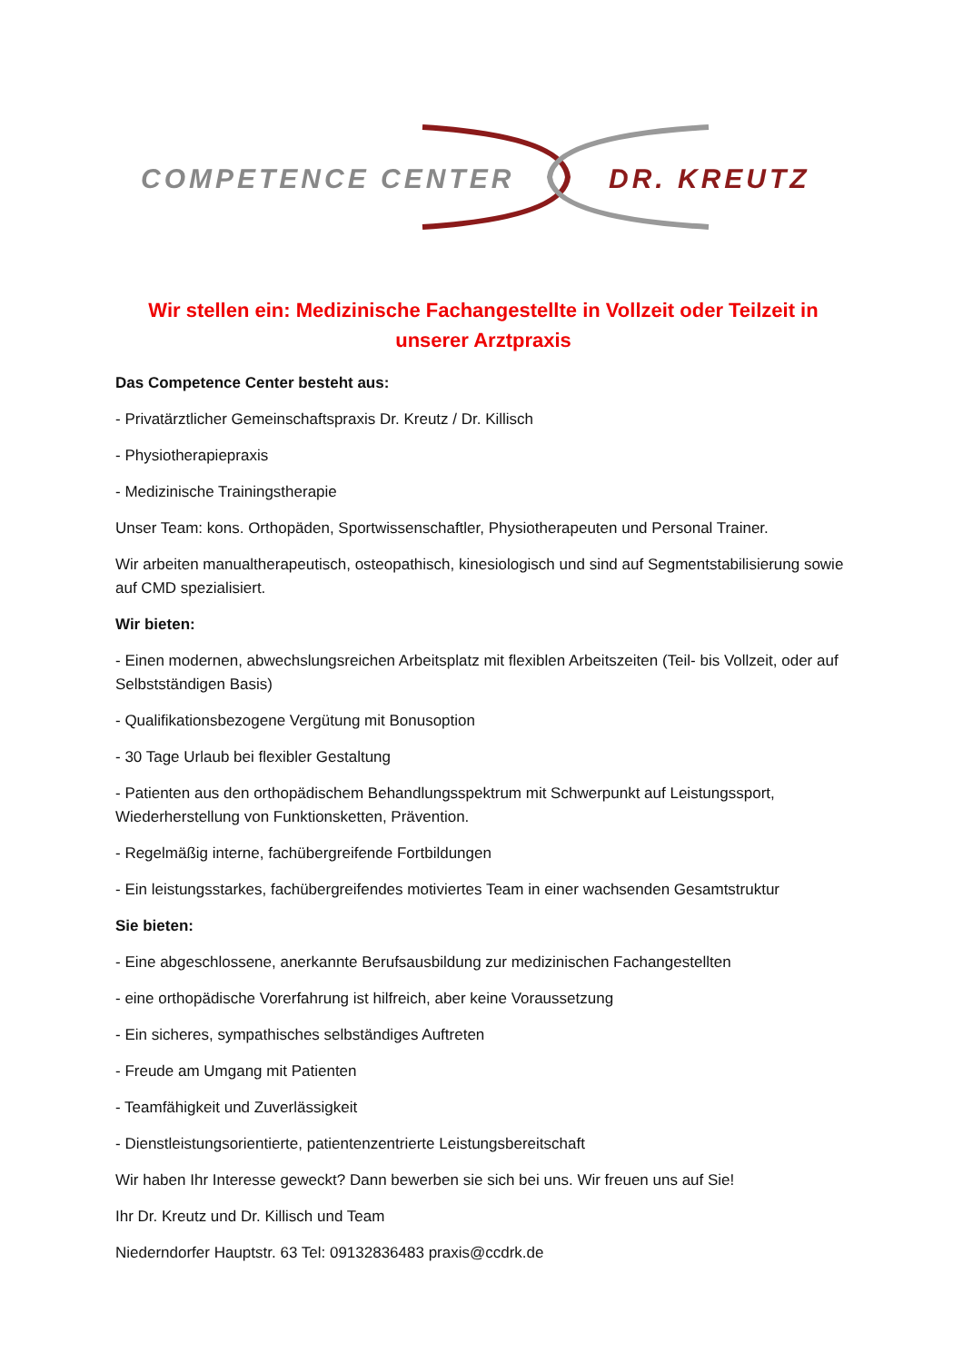COMPETENCE CENTER
DR. KREUTZ
Wir stellen ein: Medizinische Fachangestellte in Vollzeit oder Teilzeit in unserer Arztpraxis
Das Competence Center besteht aus:
- Privatärztlicher Gemeinschaftspraxis Dr. Kreutz / Dr. Killisch
- Physiotherapiepraxis
- Medizinische Trainingstherapie
Unser Team: kons. Orthopäden, Sportwissenschaftler, Physiotherapeuten und Personal Trainer.
Wir arbeiten manualtherapeutisch, osteopathisch, kinesiologisch und sind auf Segmentstabilisierung sowie auf CMD spezialisiert.
Wir bieten:
- Einen modernen, abwechslungsreichen Arbeitsplatz mit flexiblen Arbeitszeiten (Teil- bis Vollzeit, oder auf Selbstständigen Basis)
- Qualifikationsbezogene Vergütung mit Bonusoption
- 30 Tage Urlaub bei flexibler Gestaltung
- Patienten aus den orthopädischem Behandlungsspektrum mit Schwerpunkt auf Leistungssport, Wiederherstellung von Funktionsketten, Prävention.
- Regelmäßig interne, fachübergreifende Fortbildungen
- Ein leistungsstarkes, fachübergreifendes motiviertes Team in einer wachsenden Gesamtstruktur
Sie bieten:
- Eine abgeschlossene, anerkannte Berufsausbildung zur medizinischen Fachangestellten
- eine orthopädische Vorerfahrung ist hilfreich, aber keine Voraussetzung
- Ein sicheres, sympathisches selbständiges Auftreten
- Freude am Umgang mit Patienten
- Teamfähigkeit und Zuverlässigkeit
- Dienstleistungsorientierte, patientenzentrierte Leistungsbereitschaft
Wir haben Ihr Interesse geweckt? Dann bewerben sie sich bei uns. Wir freuen uns auf Sie!
Ihr Dr. Kreutz und Dr. Killisch und Team
Niederndorfer Hauptstr. 63 Tel: 09132836483 praxis@ccdrk.de